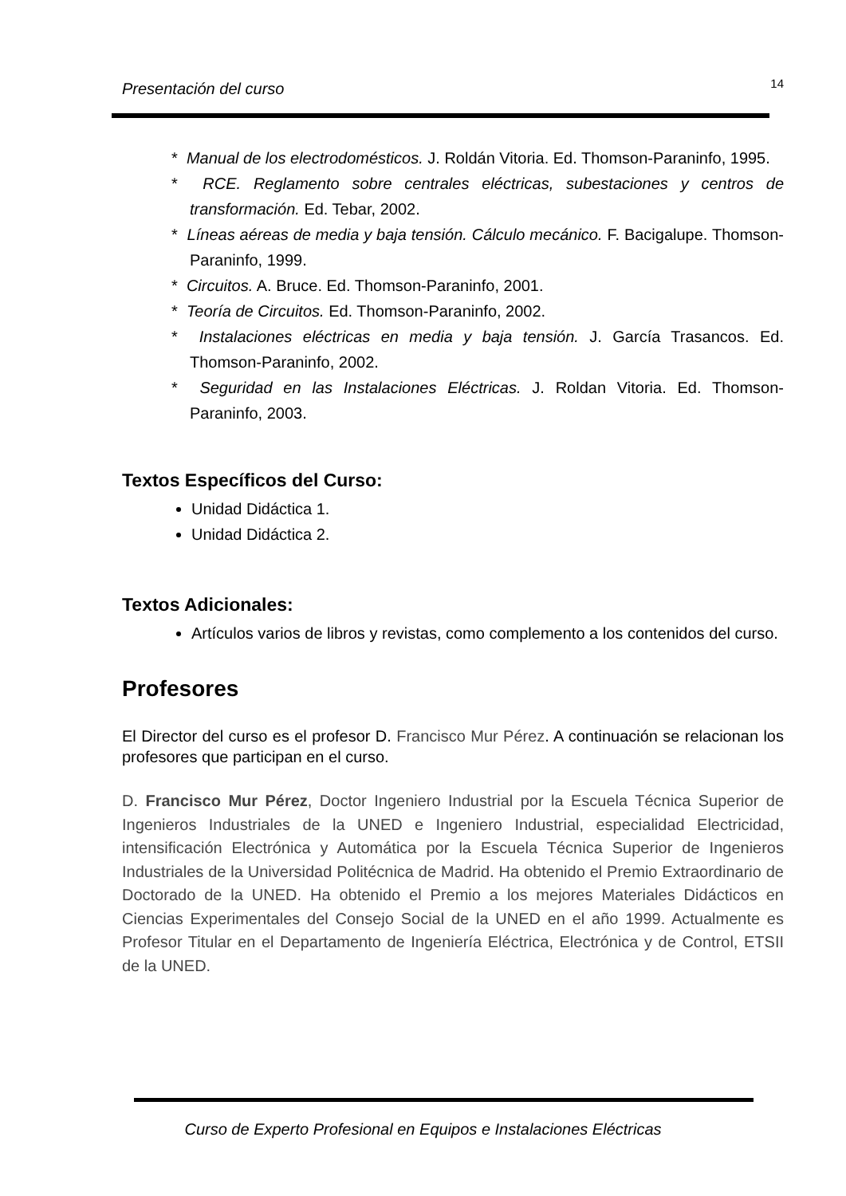Presentación del curso 14
* Manual de los electrodomésticos. J. Roldán Vitoria. Ed. Thomson-Paraninfo, 1995.
* RCE. Reglamento sobre centrales eléctricas, subestaciones y centros de transformación. Ed. Tebar, 2002.
* Líneas aéreas de media y baja tensión. Cálculo mecánico. F. Bacigalupe. Thomson-Paraninfo, 1999.
* Circuitos. A. Bruce. Ed. Thomson-Paraninfo, 2001.
* Teoría de Circuitos. Ed. Thomson-Paraninfo, 2002.
* Instalaciones eléctricas en media y baja tensión. J. García Trasancos. Ed. Thomson-Paraninfo, 2002.
* Seguridad en las Instalaciones Eléctricas. J. Roldan Vitoria. Ed. Thomson-Paraninfo, 2003.
Textos Específicos del Curso:
Unidad Didáctica 1.
Unidad Didáctica 2.
Textos Adicionales:
Artículos varios de libros y revistas, como complemento a los contenidos del curso.
Profesores
El Director del curso es el profesor D. Francisco Mur Pérez. A continuación se relacionan los profesores que participan en el curso.
D. Francisco Mur Pérez, Doctor Ingeniero Industrial por la Escuela Técnica Superior de Ingenieros Industriales de la UNED e Ingeniero Industrial, especialidad Electricidad, intensificación Electrónica y Automática por la Escuela Técnica Superior de Ingenieros Industriales de la Universidad Politécnica de Madrid. Ha obtenido el Premio Extraordinario de Doctorado de la UNED. Ha obtenido el Premio a los mejores Materiales Didácticos en Ciencias Experimentales del Consejo Social de la UNED en el año 1999. Actualmente es Profesor Titular en el Departamento de Ingeniería Eléctrica, Electrónica y de Control, ETSII de la UNED.
Curso de Experto Profesional en Equipos e Instalaciones Eléctricas